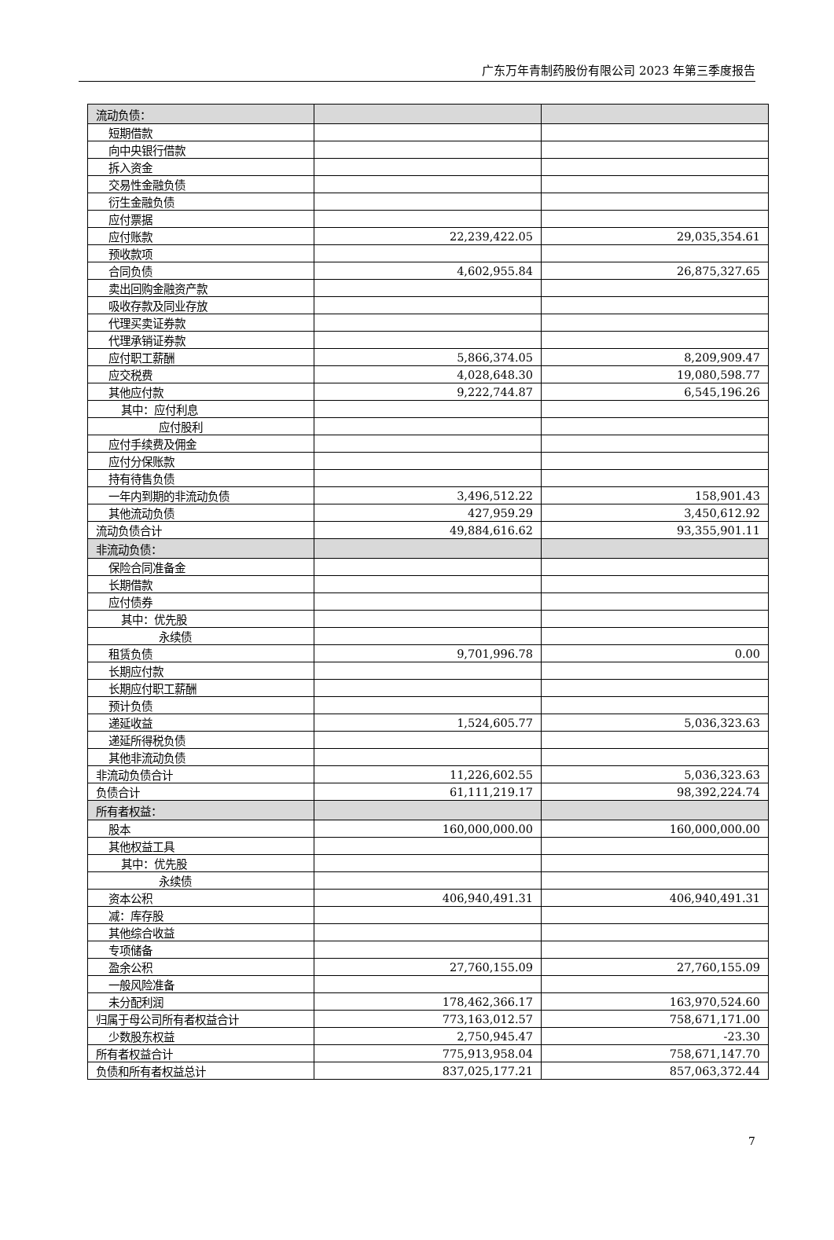广东万年青制药股份有限公司 2023 年第三季度报告
| 流动负债： | | |
| 短期借款 | | |
| 向中央银行借款 | | |
| 拆入资金 | | |
| 交易性金融负债 | | |
| 衍生金融负债 | | |
| 应付票据 | | |
| 应付账款 | 22,239,422.05 | 29,035,354.61 |
| 预收款项 | | |
| 合同负债 | 4,602,955.84 | 26,875,327.65 |
| 卖出回购金融资产款 | | |
| 吸收存款及同业存放 | | |
| 代理买卖证券款 | | |
| 代理承销证券款 | | |
| 应付职工薪酬 | 5,866,374.05 | 8,209,909.47 |
| 应交税费 | 4,028,648.30 | 19,080,598.77 |
| 其他应付款 | 9,222,744.87 | 6,545,196.26 |
| 其中：应付利息 | | |
| 应付股利 | | |
| 应付手续费及佣金 | | |
| 应付分保账款 | | |
| 持有待售负债 | | |
| 一年内到期的非流动负债 | 3,496,512.22 | 158,901.43 |
| 其他流动负债 | 427,959.29 | 3,450,612.92 |
| 流动负债合计 | 49,884,616.62 | 93,355,901.11 |
| 非流动负债： | | |
| 保险合同准备金 | | |
| 长期借款 | | |
| 应付债券 | | |
| 其中：优先股 | | |
| 永续债 | | |
| 租赁负债 | 9,701,996.78 | 0.00 |
| 长期应付款 | | |
| 长期应付职工薪酬 | | |
| 预计负债 | | |
| 递延收益 | 1,524,605.77 | 5,036,323.63 |
| 递延所得税负债 | | |
| 其他非流动负债 | | |
| 非流动负债合计 | 11,226,602.55 | 5,036,323.63 |
| 负债合计 | 61,111,219.17 | 98,392,224.74 |
| 所有者权益： | | |
| 股本 | 160,000,000.00 | 160,000,000.00 |
| 其他权益工具 | | |
| 其中：优先股 | | |
| 永续债 | | |
| 资本公积 | 406,940,491.31 | 406,940,491.31 |
| 减：库存股 | | |
| 其他综合收益 | | |
| 专项储备 | | |
| 盈余公积 | 27,760,155.09 | 27,760,155.09 |
| 一般风险准备 | | |
| 未分配利润 | 178,462,366.17 | 163,970,524.60 |
| 归属于母公司所有者权益合计 | 773,163,012.57 | 758,671,171.00 |
| 少数股东权益 | 2,750,945.47 | -23.30 |
| 所有者权益合计 | 775,913,958.04 | 758,671,147.70 |
| 负债和所有者权益总计 | 837,025,177.21 | 857,063,372.44 |
7